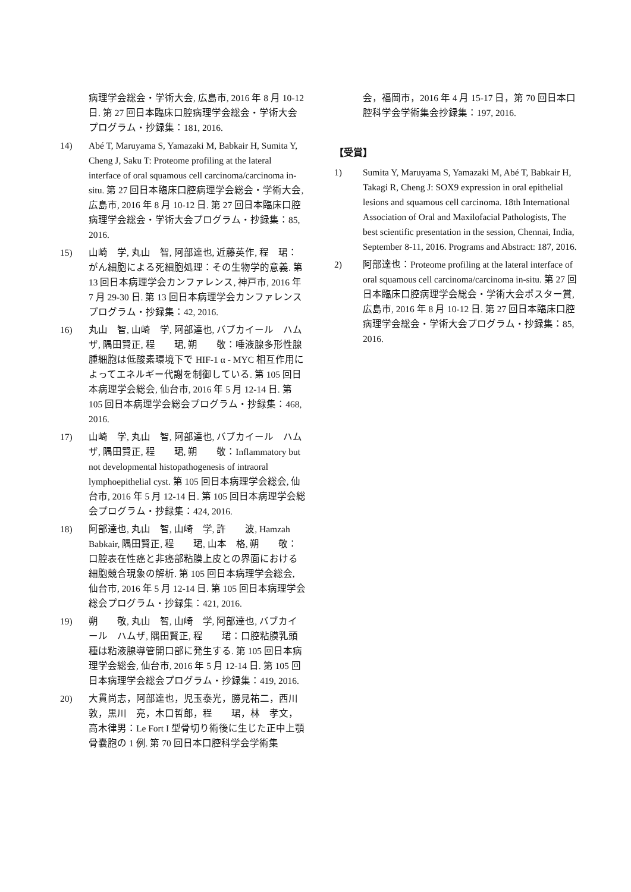病理学会総会・学術大会, 広島市, 2016 年 8 月 10-12 日. 第 27 回日本臨床口腔病理学会総会・学術大会プログラム・抄録集：181, 2016.
14) Abé T, Maruyama S, Yamazaki M, Babkair H, Sumita Y, Cheng J, Saku T: Proteome profiling at the lateral interface of oral squamous cell carcinoma/carcinoma in-situ. 第 27 回日本臨床口腔病理学会総会・学術大会, 広島市, 2016 年 8 月 10-12 日. 第 27 回日本臨床口腔病理学会総会・学術大会プログラム・抄録集：85, 2016.
15) 山崎　学, 丸山　智, 阿部達也, 近藤英作, 程　珺：がん細胞による死細胞処理：その生物学的意義. 第 13 回日本病理学会カンファレンス, 神戸市, 2016 年 7 月 29-30 日. 第 13 回日本病理学会カンファレンスプログラム・抄録集：42, 2016.
16) 丸山　智, 山崎　学, 阿部達也, バブカイール　ハムザ, 隅田賢正, 程　　珺, 朔　　敬：唾液腺多形性腺腫細胞は低酸素環境下で HIF-1 α - MYC 相互作用によってエネルギー代謝を制御している. 第 105 回日本病理学会総会, 仙台市, 2016 年 5 月 12-14 日. 第 105 回日本病理学会総会プログラム・抄録集：468, 2016.
17) 山崎　学, 丸山　智, 阿部達也, バブカイール　ハムザ, 隅田賢正, 程　　珺, 朔　　敬：Inflammatory but not developmental histopathogenesis of intraoral lymphoepithelial cyst. 第 105 回日本病理学会総会, 仙台市, 2016 年 5 月 12-14 日. 第 105 回日本病理学会総会プログラム・抄録集：424, 2016.
18) 阿部達也, 丸山　智, 山崎　学, 許　　波, Hamzah Babkair, 隅田賢正, 程　　珺, 山本　格, 朔　　敬：口腔表在性癌と非癌部粘膜上皮との界面における細胞競合現象の解析. 第 105 回日本病理学会総会, 仙台市, 2016 年 5 月 12-14 日. 第 105 回日本病理学会総会プログラム・抄録集：421, 2016.
19) 朔　　敬, 丸山　智, 山崎　学, 阿部達也, バブカイール　ハムザ, 隅田賢正, 程　　珺：口腔粘膜乳頭種は粘液腺導管開口部に発生する. 第 105 回日本病理学会総会, 仙台市, 2016 年 5 月 12-14 日. 第 105 回日本病理学会総会プログラム・抄録集：419, 2016.
20) 大貫尚志，阿部達也，児玉泰光，勝見祐二，西川敦，黒川　亮，木口哲郎，程　　珺，林　孝文，高木律男：Le Fort I 型骨切り術後に生じた正中上顎骨嚢胞の 1 例. 第 70 回日本口腔科学会学術集
会，福岡市，2016 年 4 月 15-17 日，第 70 回日本口腔科学会学術集会抄録集：197, 2016.
【受賞】
1) Sumita Y, Maruyama S, Yamazaki M, Abé T, Babkair H, Takagi R, Cheng J: SOX9 expression in oral epithelial lesions and squamous cell carcinoma. 18th International Association of Oral and Maxilofacial Pathologists, The best scientific presentation in the session, Chennai, India, September 8-11, 2016. Programs and Abstract: 187, 2016.
2) 阿部達也：Proteome profiling at the lateral interface of oral squamous cell carcinoma/carcinoma in-situ. 第 27 回日本臨床口腔病理学会総会・学術大会ポスター賞, 広島市, 2016 年 8 月 10-12 日. 第 27 回日本臨床口腔病理学会総会・学術大会プログラム・抄録集：85, 2016.